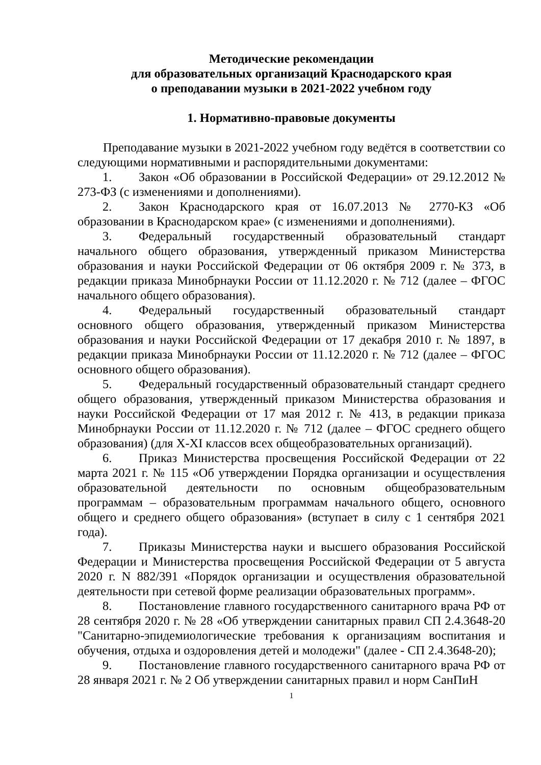Методические рекомендации
для образовательных организаций Краснодарского края
о преподавании музыки в 2021-2022 учебном году
1. Нормативно-правовые документы
Преподавание музыки в 2021-2022 учебном году ведётся в соответствии со следующими нормативными и распорядительными документами:
1. Закон «Об образовании в Российской Федерации» от 29.12.2012 № 273-ФЗ (с изменениями и дополнениями).
2. Закон Краснодарского края от 16.07.2013 № 2770-КЗ «Об образовании в Краснодарском крае» (с изменениями и дополнениями).
3. Федеральный государственный образовательный стандарт начального общего образования, утвержденный приказом Министерства образования и науки Российской Федерации от 06 октября 2009 г. № 373, в редакции приказа Минобрнауки России от 11.12.2020 г. № 712 (далее – ФГОС начального общего образования).
4. Федеральный государственный образовательный стандарт основного общего образования, утвержденный приказом Министерства образования и науки Российской Федерации от 17 декабря 2010 г. № 1897, в редакции приказа Минобрнауки России от 11.12.2020 г. № 712 (далее – ФГОС основного общего образования).
5. Федеральный государственный образовательный стандарт среднего общего образования, утвержденный приказом Министерства образования и науки Российской Федерации от 17 мая 2012 г. № 413, в редакции приказа Минобрнауки России от 11.12.2020 г. № 712 (далее – ФГОС среднего общего образования) (для X-XI классов всех общеобразовательных организаций).
6. Приказ Министерства просвещения Российской Федерации от 22 марта 2021 г. № 115 «Об утверждении Порядка организации и осуществления образовательной деятельности по основным общеобразовательным программам – образовательным программам начального общего, основного общего и среднего общего образования» (вступает в силу с 1 сентября 2021 года).
7. Приказы Министерства науки и высшего образования Российской Федерации и Министерства просвещения Российской Федерации от 5 августа 2020 г. N 882/391 «Порядок организации и осуществления образовательной деятельности при сетевой форме реализации образовательных программ».
8. Постановление главного государственного санитарного врача РФ от 28 сентября 2020 г. № 28 «Об утверждении санитарных правил СП 2.4.3648-20 "Санитарно-эпидемиологические требования к организациям воспитания и обучения, отдыха и оздоровления детей и молодежи" (далее - СП 2.4.3648-20);
9. Постановление главного государственного санитарного врача РФ от 28 января 2021 г. № 2 Об утверждении санитарных правил и норм СанПиН
1